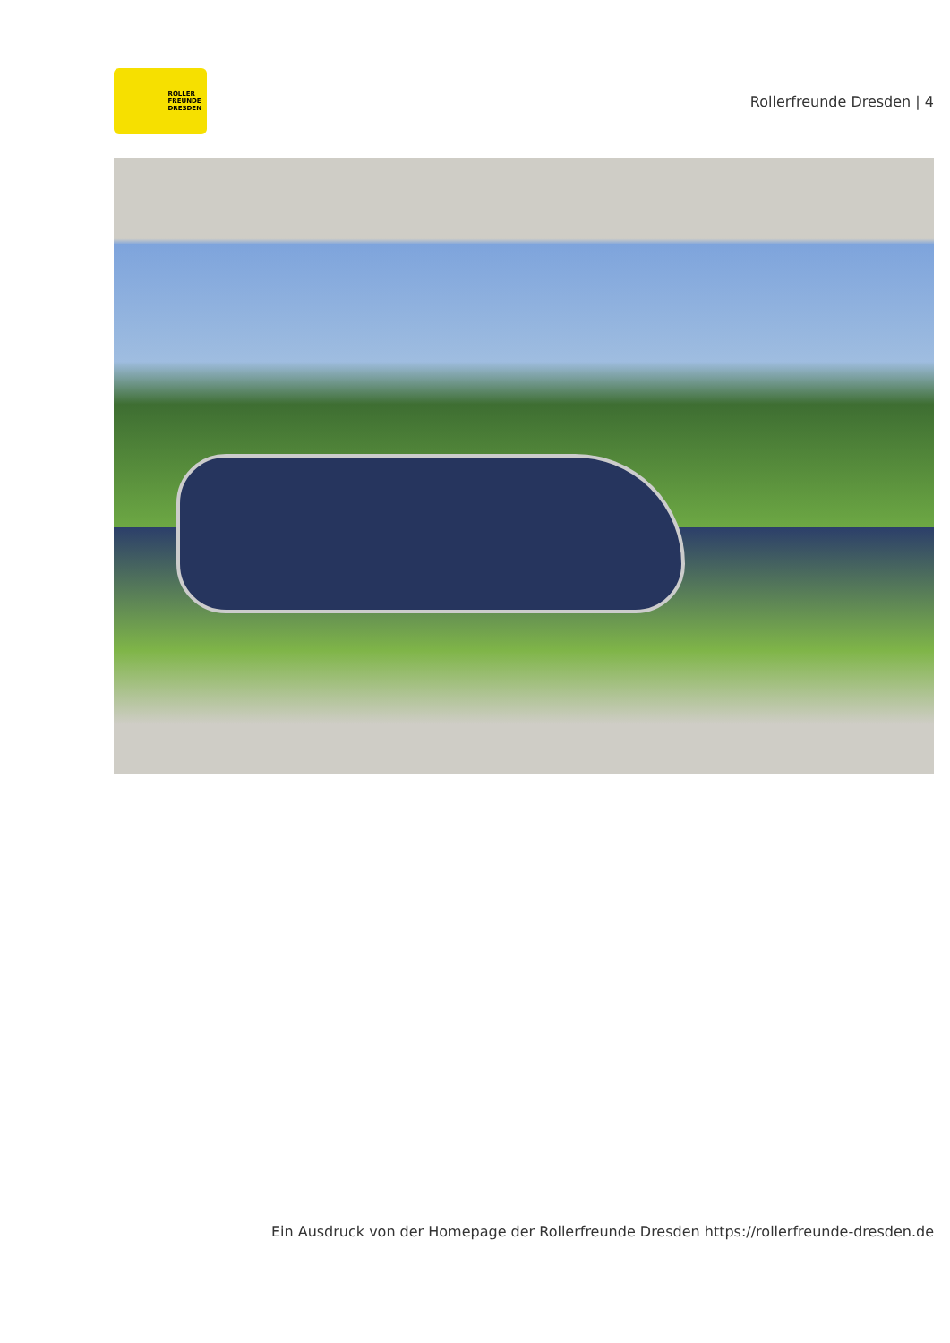ROLLER
FREUNDE
DRESDEN
Rollerfreunde Dresden | 4
Ein Ausdruck von der Homepage der Rollerfreunde Dresden https://rollerfreunde-dresden.de